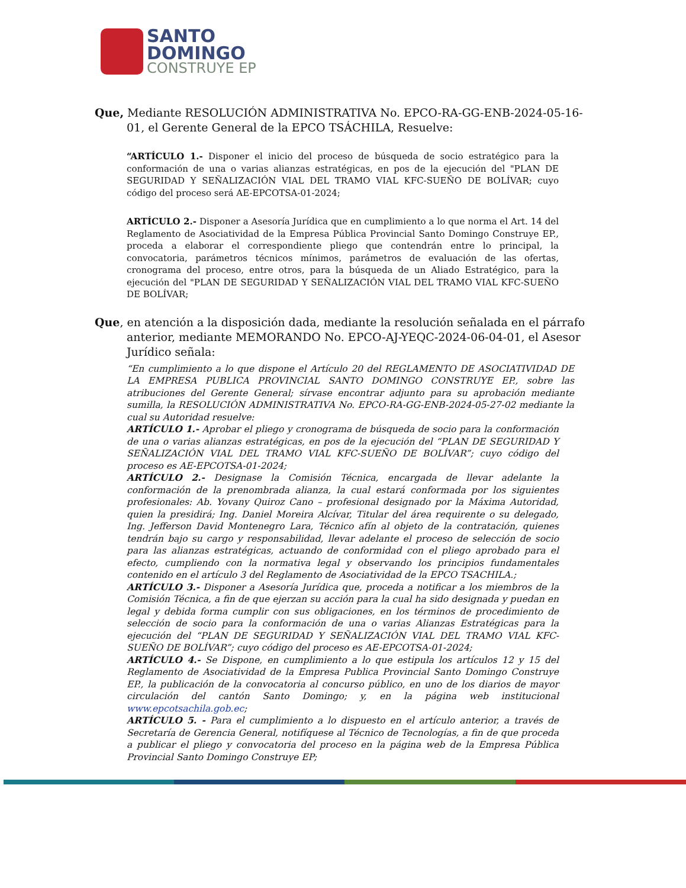SANTO
DOMINGO
CONSTRUYE EP
Que, Mediante RESOLUCIÓN ADMINISTRATIVA No. EPCO-RA-GG-ENB-2024-05-16-01, el Gerente General de la EPCO TSÁCHILA, Resuelve:
“ARTÍCULO 1.- Disponer el inicio del proceso de búsqueda de socio estratégico para la conformación de una o varias alianzas estratégicas, en pos de la ejecución del "PLAN DE SEGURIDAD Y SEÑALIZACIÓN VIAL DEL TRAMO VIAL KFC-SUEÑO DE BOLÍVAR; cuyo código del proceso será AE-EPCOTSA-01-2024;
ARTÍCULO 2.- Disponer a Asesoría Jurídica que en cumplimiento a lo que norma el Art. 14 del Reglamento de Asociatividad de la Empresa Pública Provincial Santo Domingo Construye EP., proceda a elaborar el correspondiente pliego que contendrán entre lo principal, la convocatoria, parámetros técnicos mínimos, parámetros de evaluación de las ofertas, cronograma del proceso, entre otros, para la búsqueda de un Aliado Estratégico, para la ejecución del "PLAN DE SEGURIDAD Y SEÑALIZACIÓN VIAL DEL TRAMO VIAL KFC-SUEÑO DE BOLÍVAR;
Que, en atención a la disposición dada, mediante la resolución señalada en el párrafo anterior, mediante MEMORANDO No. EPCO-AJ-YEQC-2024-06-04-01, el Asesor Jurídico señala:
“En cumplimiento a lo que dispone el Artículo 20 del REGLAMENTO DE ASOCIATIVIDAD DE LA EMPRESA PUBLICA PROVINCIAL SANTO DOMINGO CONSTRUYE EP., sobre las atribuciones del Gerente General; sírvase encontrar adjunto para su aprobación mediante sumilla, la RESOLUCIÓN ADMINISTRATIVA No. EPCO-RA-GG-ENB-2024-05-27-02 mediante la cual su Autoridad resuelve:
ARTÍCULO 1.- Aprobar el pliego y cronograma de búsqueda de socio para la conformación de una o varias alianzas estratégicas, en pos de la ejecución del “PLAN DE SEGURIDAD Y SEÑALIZACIÓN VIAL DEL TRAMO VIAL KFC-SUEÑO DE BOLÍVAR”; cuyo código del proceso es AE-EPCOTSA-01-2024;
ARTÍCULO 2.- Designase la Comisión Técnica, encargada de llevar adelante la conformación de la prenombrada alianza, la cual estará conformada por los siguientes profesionales: Ab. Yovany Quiroz Cano – profesional designado por la Máxima Autoridad, quien la presidirá; Ing. Daniel Moreira Alcívar, Titular del área requirente o su delegado, Ing. Jefferson David Montenegro Lara, Técnico afín al objeto de la contratación, quienes tendrán bajo su cargo y responsabilidad, llevar adelante el proceso de selección de socio para las alianzas estratégicas, actuando de conformidad con el pliego aprobado para el efecto, cumpliendo con la normativa legal y observando los principios fundamentales contenido en el artículo 3 del Reglamento de Asociatividad de la EPCO TSACHILA.;
ARTÍCULO 3.- Disponer a Asesoría Jurídica que, proceda a notificar a los miembros de la Comisión Técnica, a fin de que ejerzan su acción para la cual ha sido designada y puedan en legal y debida forma cumplir con sus obligaciones, en los términos de procedimiento de selección de socio para la conformación de una o varias Alianzas Estratégicas para la ejecución del “PLAN DE SEGURIDAD Y SEÑALIZACIÓN VIAL DEL TRAMO VIAL KFC-SUEÑO DE BOLÍVAR”; cuyo código del proceso es AE-EPCOTSA-01-2024;
ARTÍCULO 4.- Se Dispone, en cumplimiento a lo que estipula los artículos 12 y 15 del Reglamento de Asociatividad de la Empresa Publica Provincial Santo Domingo Construye EP., la publicación de la convocatoria al concurso público, en uno de los diarios de mayor circulación del cantón Santo Domingo; y, en la página web institucional www.epcotsachila.gob.ec;
ARTÍCULO 5. - Para el cumplimiento a lo dispuesto en el artículo anterior, a través de Secretaría de Gerencia General, notifíquese al Técnico de Tecnologías, a fin de que proceda a publicar el pliego y convocatoria del proceso en la página web de la Empresa Pública Provincial Santo Domingo Construye EP;